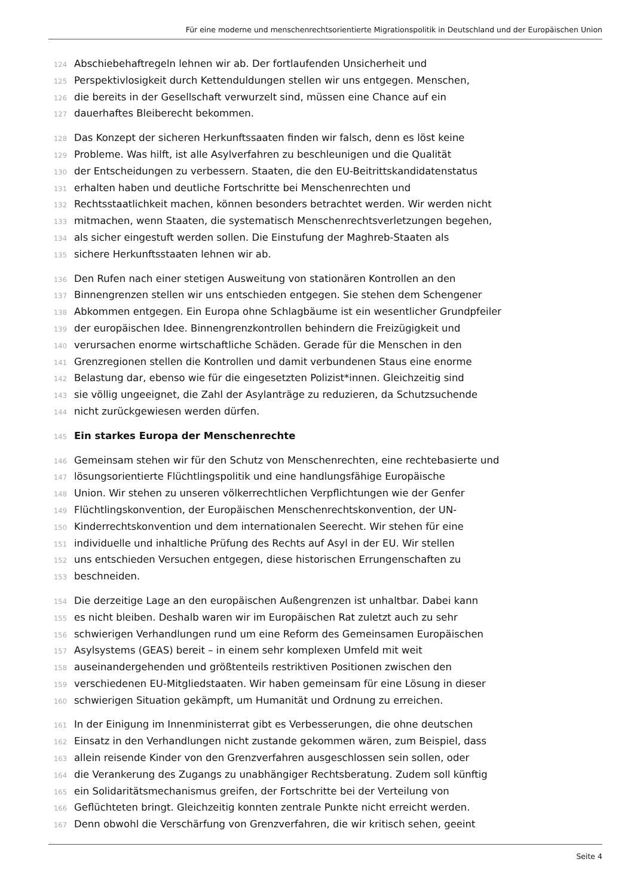Für eine moderne und menschenrechtsorientierte Migrationspolitik in Deutschland und der Europäischen Union
124 Abschiebehaftregeln lehnen wir ab. Der fortlaufenden Unsicherheit und
125 Perspektivlosigkeit durch Kettenduldungen stellen wir uns entgegen. Menschen,
126 die bereits in der Gesellschaft verwurzelt sind, müssen eine Chance auf ein
127 dauerhaftes Bleiberecht bekommen.
128 Das Konzept der sicheren Herkunftssaaten finden wir falsch, denn es löst keine
129 Probleme. Was hilft, ist alle Asylverfahren zu beschleunigen und die Qualität
130 der Entscheidungen zu verbessern. Staaten, die den EU-Beitrittskandidatenstatus
131 erhalten haben und deutliche Fortschritte bei Menschenrechten und
132 Rechtsstaatlichkeit machen, können besonders betrachtet werden. Wir werden nicht
133 mitmachen, wenn Staaten, die systematisch Menschenrechtsverletzungen begehen,
134 als sicher eingestuft werden sollen. Die Einstufung der Maghreb-Staaten als
135 sichere Herkunftsstaaten lehnen wir ab.
136 Den Rufen nach einer stetigen Ausweitung von stationären Kontrollen an den
137 Binnengrenzen stellen wir uns entschieden entgegen. Sie stehen dem Schengener
138 Abkommen entgegen. Ein Europa ohne Schlagbäume ist ein wesentlicher Grundpfeiler
139 der europäischen Idee. Binnengrenzkontrollen behindern die Freizügigkeit und
140 verursachen enorme wirtschaftliche Schäden. Gerade für die Menschen in den
141 Grenzregionen stellen die Kontrollen und damit verbundenen Staus eine enorme
142 Belastung dar, ebenso wie für die eingesetzten Polizist*innen. Gleichzeitig sind
143 sie völlig ungeeignet, die Zahl der Asylanträge zu reduzieren, da Schutzsuchende
144 nicht zurückgewiesen werden dürfen.
145 Ein starkes Europa der Menschenrechte
146 Gemeinsam stehen wir für den Schutz von Menschenrechten, eine rechtebasierte und
147 lösungsorientierte Flüchtlingspolitik und eine handlungsfähige Europäische
148 Union. Wir stehen zu unseren völkerrechtlichen Verpflichtungen wie der Genfer
149 Flüchtlingskonvention, der Europäischen Menschenrechtskonvention, der UN-
150 Kinderrechtskonvention und dem internationalen Seerecht. Wir stehen für eine
151 individuelle und inhaltliche Prüfung des Rechts auf Asyl in der EU. Wir stellen
152 uns entschieden Versuchen entgegen, diese historischen Errungenschaften zu
153 beschneiden.
154 Die derzeitige Lage an den europäischen Außengrenzen ist unhaltbar. Dabei kann
155 es nicht bleiben. Deshalb waren wir im Europäischen Rat zuletzt auch zu sehr
156 schwierigen Verhandlungen rund um eine Reform des Gemeinsamen Europäischen
157 Asylsystems (GEAS) bereit – in einem sehr komplexen Umfeld mit weit
158 auseinandergehenden und größtenteils restriktiven Positionen zwischen den
159 verschiedenen EU-Mitgliedstaaten. Wir haben gemeinsam für eine Lösung in dieser
160 schwierigen Situation gekämpft, um Humanität und Ordnung zu erreichen.
161 In der Einigung im Innenministerrat gibt es Verbesserungen, die ohne deutschen
162 Einsatz in den Verhandlungen nicht zustande gekommen wären, zum Beispiel, dass
163 allein reisende Kinder von den Grenzverfahren ausgeschlossen sein sollen, oder
164 die Verankerung des Zugangs zu unabhängiger Rechtsberatung. Zudem soll künftig
165 ein Solidaritätsmechanismus greifen, der Fortschritte bei der Verteilung von
166 Geflüchteten bringt. Gleichzeitig konnten zentrale Punkte nicht erreicht werden.
167 Denn obwohl die Verschärfung von Grenzverfahren, die wir kritisch sehen, geeint
Seite 4